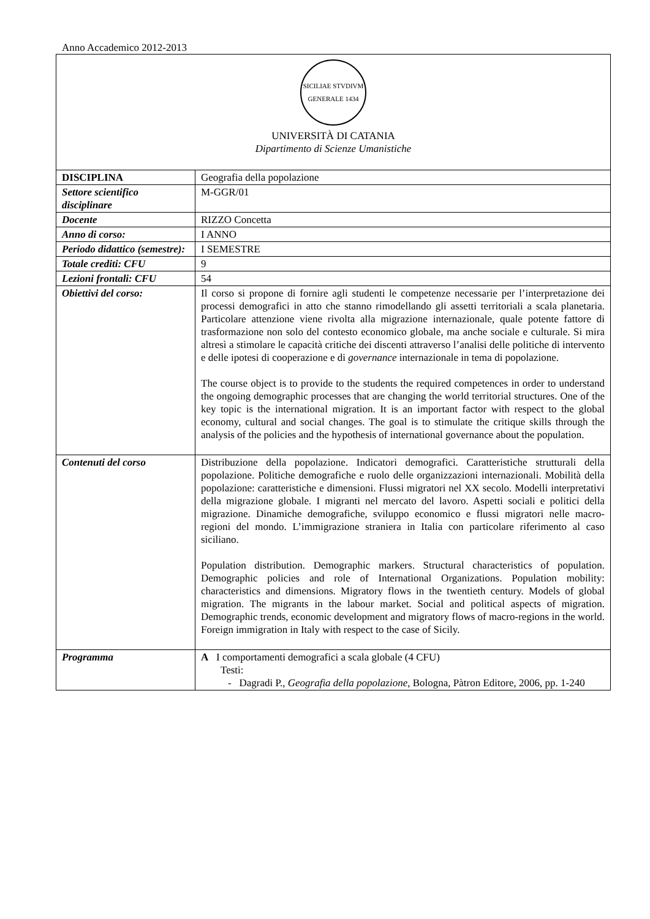Anno Accademico 2012-2013
| SICILIAE STVDIVM GENERALE 1434 UNIVERSITÀ DI CATANIA Dipartimento di Scienze Umanistiche | |
| DISCIPLINA | Geografia della popolazione |
| Settore scientifico disciplinare | M-GGR/01 |
| Docente | RIZZO Concetta |
| Anno di corso: | I ANNO |
| Periodo didattico (semestre): | I SEMESTRE |
| Totale crediti: CFU | 9 |
| Lezioni frontali: CFU | 54 |
| Obiettivi del corso: | Il corso si propone di fornire agli studenti le competenze necessarie per l’interpretazione dei processi demografici in atto che stanno rimodellando gli assetti territoriali a scala planetaria. Particolare attenzione viene rivolta alla migrazione internazionale, quale potente fattore di trasformazione non solo del contesto economico globale, ma anche sociale e culturale. Si mira altresì a stimolare le capacità critiche dei discenti attraverso l’analisi delle politiche di intervento e delle ipotesi di cooperazione e di governance internazionale in tema di popolazione. The course object is to provide to the students the required competences in order to understand the ongoing demographic processes that are changing the world territorial structures. One of the key topic is the international migration. It is an important factor with respect to the global economy, cultural and social changes. The goal is to stimulate the critique skills through the analysis of the policies and the hypothesis of international governance about the population. |
| Contenuti del corso | Distribuzione della popolazione. Indicatori demografici. Caratteristiche strutturali della popolazione. Politiche demografiche e ruolo delle organizzazioni internazionali. Mobilità della popolazione: caratteristiche e dimensioni. Flussi migratori nel XX secolo. Modelli interpretativi della migrazione globale. I migranti nel mercato del lavoro. Aspetti sociali e politici della migrazione. Dinamiche demografiche, sviluppo economico e flussi migratori nelle macro-regioni del mondo. L’immigrazione straniera in Italia con particolare riferimento al caso siciliano. Population distribution. Demographic markers. Structural characteristics of population. Demographic policies and role of International Organizations. Population mobility: characteristics and dimensions. Migratory flows in the twentieth century. Models of global migration. The migrants in the labour market. Social and political aspects of migration. Demographic trends, economic development and migratory flows of macro-regions in the world. Foreign immigration in Italy with respect to the case of Sicily. |
| Programma | A I comportamenti demografici a scala globale (4 CFU) Testi: - Dagradi P., Geografia della popolazione , Bologna, Pàtron Editore, 2006, pp. 1-240 |